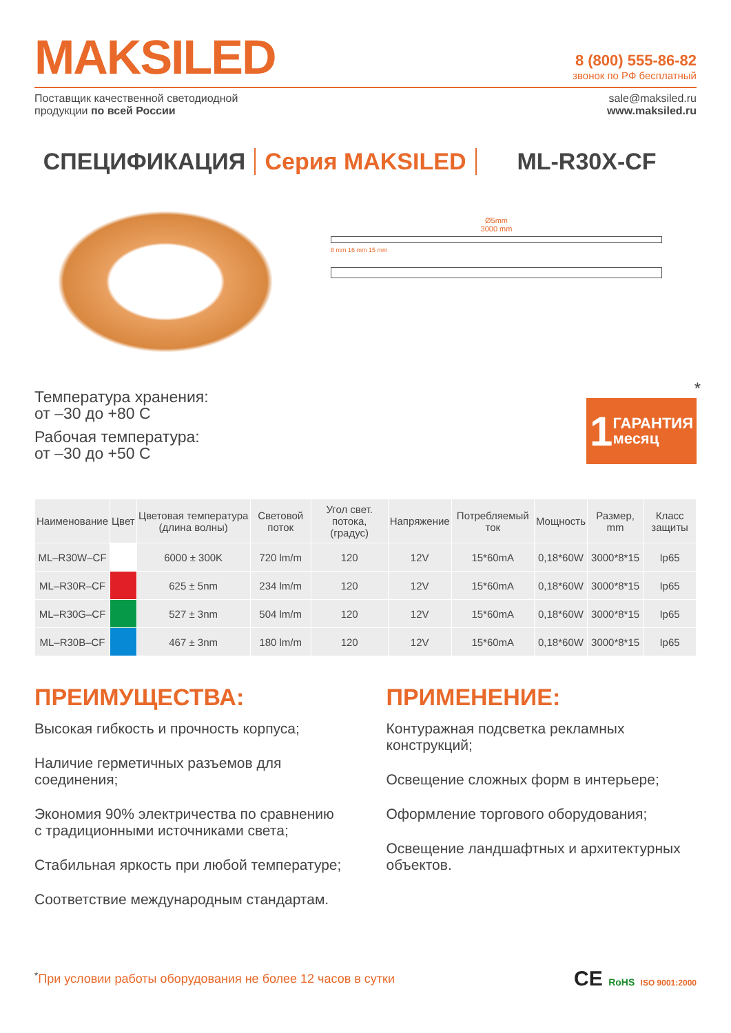MAKSILED
8 (800) 555-86-82
звонок по РФ бесплатный
Поставщик качественной светодиодной
продукции по всей России
sale@maksiled.ru
www.maksiled.ru
СПЕЦИФИКАЦИЯ Серия MAKSILED ML-R30X-CF
Температура хранения:
от –30 до +80 С
Рабочая температура:
от –30 до +50 С
Ø5mm
3000 mm
8 mm 16 mm 15 mm
1 ГАРАНТИЯ
месяц
*
| Наименование | Цвет | Цветовая температура (длина волны) | Световой поток | Угол свет. потока, (градус) | Напряжение | Потребляемый ток | Мощность | Размер, mm | Класс защиты |
| --- | --- | --- | --- | --- | --- | --- | --- | --- | --- |
| ML–R30W–CF | | 6000 ± 300K | 720 lm/m | 120 | 12V | 15*60mA | 0,18*60W | 3000*8*15 | Ip65 |
| ML–R30R–CF | | 625 ± 5nm | 234 lm/m | 120 | 12V | 15*60mA | 0,18*60W | 3000*8*15 | Ip65 |
| ML–R30G–CF | | 527 ± 3nm | 504 lm/m | 120 | 12V | 15*60mA | 0,18*60W | 3000*8*15 | Ip65 |
| ML–R30B–CF | | 467 ± 3nm | 180 lm/m | 120 | 12V | 15*60mA | 0,18*60W | 3000*8*15 | Ip65 |
ПРЕИМУЩЕСТВА:
Высокая гибкость и прочность корпуса;
Наличие герметичных разъемов для соединения;
Экономия 90% электричества по сравнению с традиционными источниками света;
Стабильная яркость при любой температуре;
Соответствие международным стандартам.
ПРИМЕНЕНИЕ:
Контуражная подсветка рекламных конструкций;
Освещение сложных форм в интерьере;
Оформление торгового оборудования;
Освещение ландшафтных и архитектурных объектов.
<sup>*</sup> При условии работы оборудования не более 12 часов в сутки
CE RoHS ISO 9001:2000